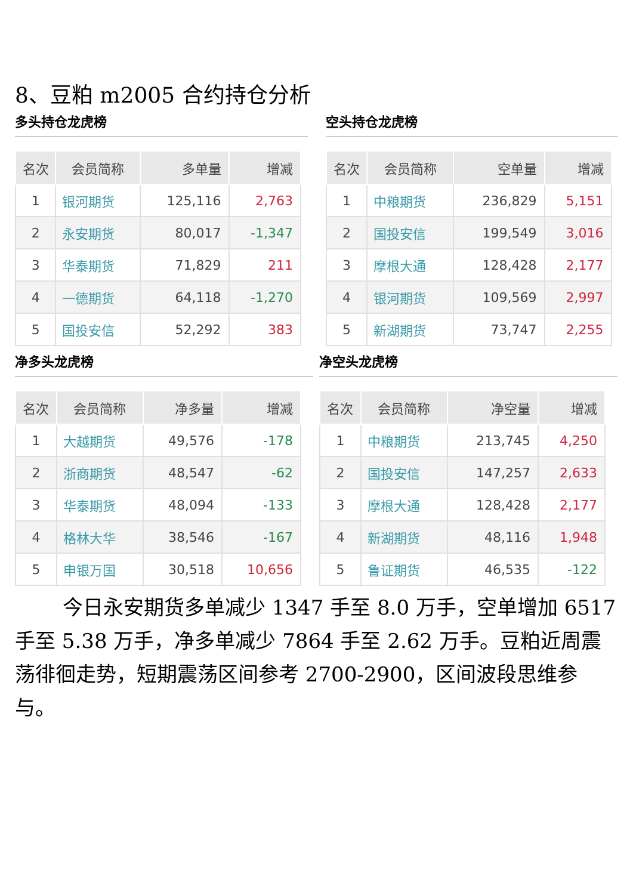8、豆粕 m2005 合约持仓分析
多头持仓龙虎榜
| 名次 | 会员简称 | 多单量 | 增减 |
| --- | --- | --- | --- |
| 1 | 银河期货 | 125,116 | 2,763 |
| 2 | 永安期货 | 80,017 | -1,347 |
| 3 | 华泰期货 | 71,829 | 211 |
| 4 | 一德期货 | 64,118 | -1,270 |
| 5 | 国投安信 | 52,292 | 383 |
空头持仓龙虎榜
| 名次 | 会员简称 | 空单量 | 增减 |
| --- | --- | --- | --- |
| 1 | 中粮期货 | 236,829 | 5,151 |
| 2 | 国投安信 | 199,549 | 3,016 |
| 3 | 摩根大通 | 128,428 | 2,177 |
| 4 | 银河期货 | 109,569 | 2,997 |
| 5 | 新湖期货 | 73,747 | 2,255 |
净多头龙虎榜
| 名次 | 会员简称 | 净多量 | 增减 |
| --- | --- | --- | --- |
| 1 | 大越期货 | 49,576 | -178 |
| 2 | 浙商期货 | 48,547 | -62 |
| 3 | 华泰期货 | 48,094 | -133 |
| 4 | 格林大华 | 38,546 | -167 |
| 5 | 申银万国 | 30,518 | 10,656 |
净空头龙虎榜
| 名次 | 会员简称 | 净空量 | 增减 |
| --- | --- | --- | --- |
| 1 | 中粮期货 | 213,745 | 4,250 |
| 2 | 国投安信 | 147,257 | 2,633 |
| 3 | 摩根大通 | 128,428 | 2,177 |
| 4 | 新湖期货 | 48,116 | 1,948 |
| 5 | 鲁证期货 | 46,535 | -122 |
今日永安期货多单减少 1347 手至 8.0 万手，空单增加 6517 手至 5.38 万手，净多单减少 7864 手至 2.62 万手。豆粕近周震荡徘徊走势，短期震荡区间参考 2700-2900，区间波段思维参与。